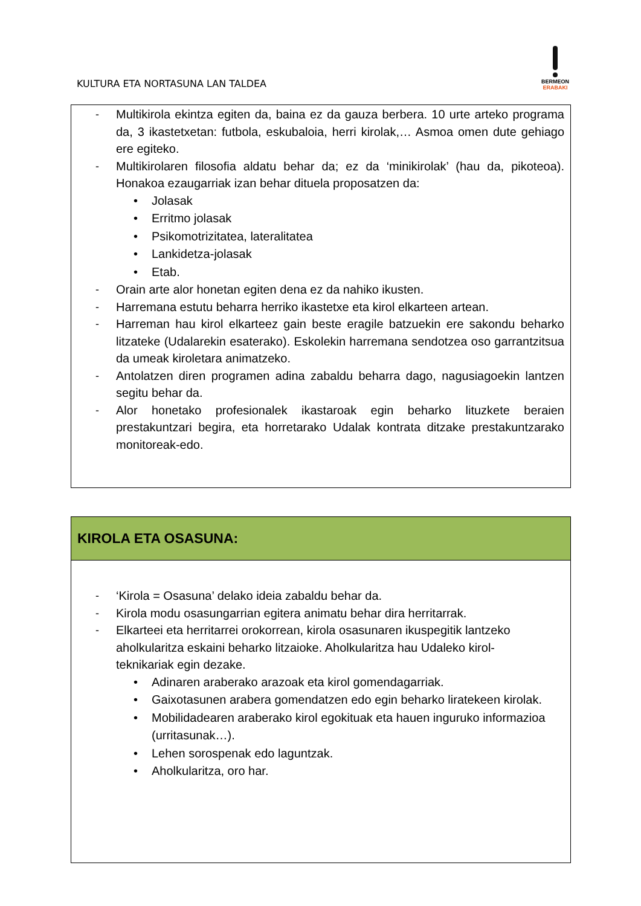KULTURA ETA NORTASUNA LAN TALDEA
BERMEON
ERABAKI
| - Multikirola ekintza egiten da, baina ez da gauza berbera. 10 urte arteko programa da, 3 ikastetxetan: futbola, eskubaloia, herri kirolak,… Asmoa omen dute gehiago ere egiteko. - Multikirolaren filosofia aldatu behar da; ez da ‘minikirolak’ (hau da, pikoteoa). Honakoa ezaugarriak izan behar dituela proposatzen da: • Jolasak • Erritmo jolasak • Psikomotrizitatea, lateralitatea • Lankidetza-jolasak • Etab. - Orain arte alor honetan egiten dena ez da nahiko ikusten. - Harremana estutu beharra herriko ikastetxe eta kirol elkarteen artean. - Harreman hau kirol elkarteez gain beste eragile batzuekin ere sakondu beharko litzateke (Udalarekin esaterako). Eskolekin harremana sendotzea oso garrantzitsua da umeak kiroletara animatzeko. - Antolatzen diren programen adina zabaldu beharra dago, nagusiagoekin lantzen segitu behar da. - Alor honetako profesionalek ikastaroak egin beharko lituzkete beraien prestakuntzari begira, eta horretarako Udalak kontrata ditzake prestakuntzarako monitoreak-edo. |
| KIROLA ETA OSASUNA: |
| - ‘Kirola = Osasuna’ delako ideia zabaldu behar da. - Kirola modu osasungarrian egitera animatu behar dira herritarrak. - Elkarteei eta herritarrei orokorrean, kirola osasunaren ikuspegitik lantzeko aholkularitza eskaini beharko litzaioke. Aholkularitza hau Udaleko kirol-teknikariak egin dezake. • Adinaren araberako arazoak eta kirol gomendagarriak. • Gaixotasunen arabera gomendatzen edo egin beharko liratekeen kirolak. • Mobilidadearen araberako kirol egokituak eta hauen inguruko informazioa (urritasunak…). • Lehen sorospenak edo laguntzak. • Aholkularitza, oro har. |